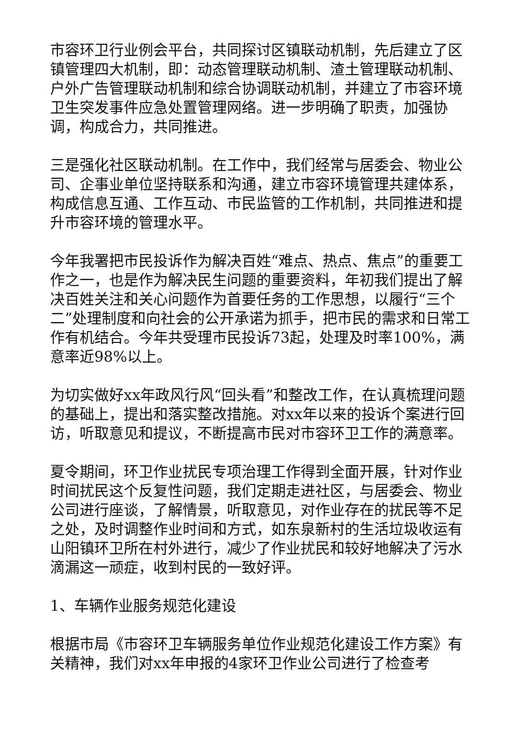市容环卫行业例会平台，共同探讨区镇联动机制，先后建立了区镇管理四大机制，即：动态管理联动机制、渣土管理联动机制、户外广告管理联动机制和综合协调联动机制，并建立了市容环境卫生突发事件应急处置管理网络。进一步明确了职责，加强协调，构成合力，共同推进。
三是强化社区联动机制。在工作中，我们经常与居委会、物业公司、企事业单位坚持联系和沟通，建立市容环境管理共建体系，构成信息互通、工作互动、市民监管的工作机制，共同推进和提升市容环境的管理水平。
今年我署把市民投诉作为解决百姓“难点、热点、焦点”的重要工作之一，也是作为解决民生问题的重要资料，年初我们提出了解决百姓关注和关心问题作为首要任务的工作思想，以履行“三个二”处理制度和向社会的公开承诺为抓手，把市民的需求和日常工作有机结合。今年共受理市民投诉73起，处理及时率100%，满意率近98%以上。
为切实做好xx年政风行风“回头看”和整改工作，在认真梳理问题的基础上，提出和落实整改措施。对xx年以来的投诉个案进行回访，听取意见和提议，不断提高市民对市容环卫工作的满意率。
夏令期间，环卫作业扰民专项治理工作得到全面开展，针对作业时间扰民这个反复性问题，我们定期走进社区，与居委会、物业公司进行座谈，了解情景，听取意见，对作业存在的扰民等不足之处，及时调整作业时间和方式，如东泉新村的生活垃圾收运有山阳镇环卫所在村外进行，减少了作业扰民和较好地解决了污水滴漏这一顽症，收到村民的一致好评。
1、车辆作业服务规范化建设
根据市局《市容环卫车辆服务单位作业规范化建设工作方案》有关精神，我们对xx年申报的4家环卫作业公司进行了检查考